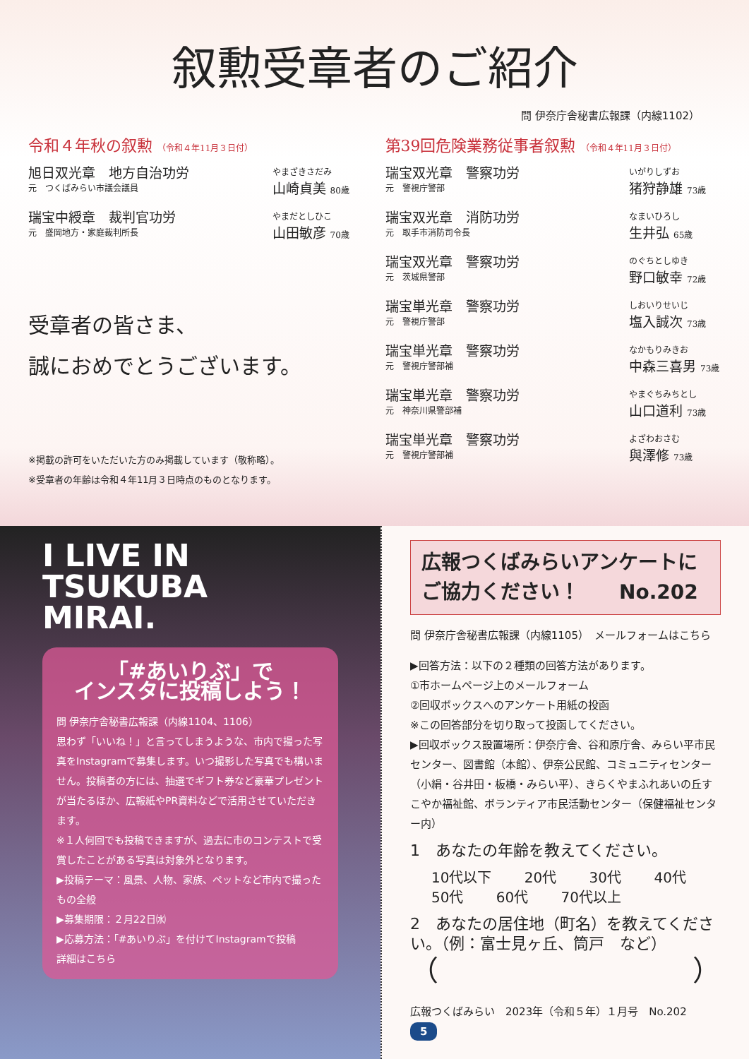叙勲受章者のご紹介
問 伊奈庁舎秘書広報課（内線1102）
令和４年秋の叙勲 （令和４年11月３日付）
旭日双光章　地方自治功労
元　つくばみらい市議会議員
やまざきさだみ
山崎貞美 80歳
瑞宝中綬章　裁判官功労
元　盛岡地方・家庭裁判所長
やまだとしひこ
山田敏彦 70歳
受章者の皆さま、
誠におめでとうございます。
※掲載の許可をいただいた方のみ掲載しています（敬称略）。
※受章者の年齢は令和４年11月３日時点のものとなります。
第39回危険業務従事者叙勲 （令和４年11月３日付）
瑞宝双光章　警察功労
元　警視庁警部
いがりしずお
猪狩静雄 73歳
瑞宝双光章　消防功労
元　取手市消防司令長
なまいひろし
生井弘 65歳
瑞宝双光章　警察功労
元　茨城県警部
のぐちとしゆき
野口敏幸 72歳
瑞宝単光章　警察功労
元　警視庁警部
しおいりせいじ
塩入誠次 73歳
瑞宝単光章　警察功労
元　警視庁警部補
なかもりみきお
中森三喜男 73歳
瑞宝単光章　警察功労
元　神奈川県警部補
やまぐちみちとし
山口道利 73歳
瑞宝単光章　警察功労
元　警視庁警部補
よざわおさむ
與澤修 73歳
I LIVE IN
TSUKUBA
MIRAI.
「#あいりぶ」で
インスタに投稿しよう！
問 伊奈庁舎秘書広報課（内線1104、1106）
思わず「いいね！」と言ってしまうような、市内で撮った写真をInstagramで募集します。いつ撮影した写真でも構いません。投稿者の方には、抽選でギフト券など豪華プレゼントが当たるほか、広報紙やPR資料などで活用させていただきます。
※１人何回でも投稿できますが、過去に市のコンテストで受賞したことがある写真は対象外となります。
▶投稿テーマ：風景、人物、家族、ペットなど市内で撮ったもの全般
▶募集期限：２月22日㈬
▶応募方法：「#あいりぶ」を付けてInstagramで投稿
詳細はこちら
広報つくばみらいアンケートに
ご協力ください！　　No.202
問 伊奈庁舎秘書広報課（内線1105）　メールフォームはこちら
▶回答方法：以下の２種類の回答方法があります。
①市ホームページ上のメールフォーム
②回収ボックスへのアンケート用紙の投函
※この回答部分を切り取って投函してください。
▶回収ボックス設置場所：伊奈庁舎、谷和原庁舎、みらい平市民センター、図書館（本館）、伊奈公民館、コミュニティセンター（小絹・谷井田・板橋・みらい平）、きらくやまふれあいの丘すこやか福祉館、ボランティア市民活動センター（保健福祉センター内）
1　あなたの年齢を教えてください。
10代以下 20代 30代 40代
50代 60代 70代以上
2　あなたの居住地（町名）を教えてください。（例：富士見ヶ丘、筒戸　など）
（　　　　　　　　　）
広報つくばみらい　2023年（令和５年）１月号　No.202　5